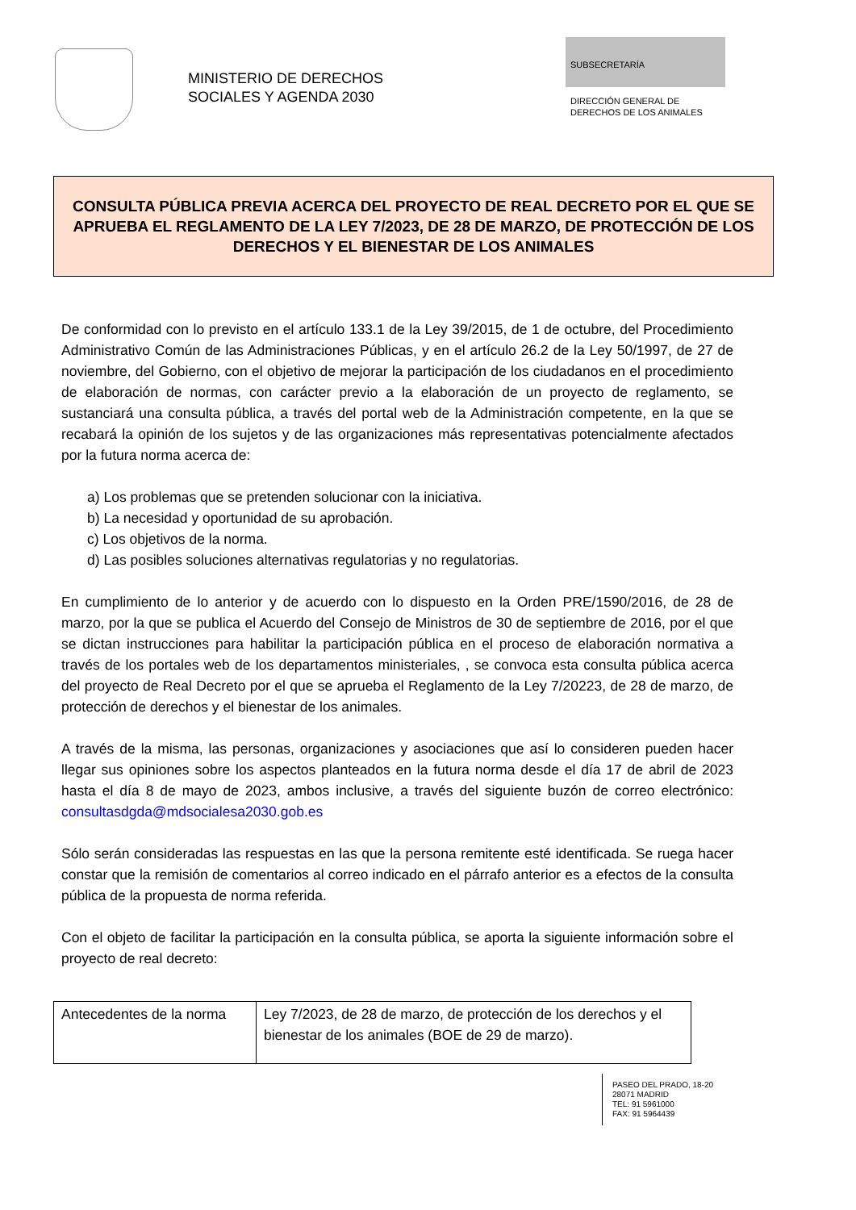MINISTERIO DE DERECHOS
SOCIALES Y AGENDA 2030
SUBSECRETARÍA
DIRECCIÓN GENERAL DE
DERECHOS DE LOS ANIMALES
CONSULTA PÚBLICA PREVIA ACERCA DEL PROYECTO DE REAL DECRETO POR EL QUE SE APRUEBA EL REGLAMENTO DE LA LEY 7/2023, DE 28 DE MARZO, DE PROTECCIÓN DE LOS DERECHOS Y EL BIENESTAR DE LOS ANIMALES
De conformidad con lo previsto en el artículo 133.1 de la Ley 39/2015, de 1 de octubre, del Procedimiento Administrativo Común de las Administraciones Públicas, y en el artículo 26.2 de la Ley 50/1997, de 27 de noviembre, del Gobierno, con el objetivo de mejorar la participación de los ciudadanos en el procedimiento de elaboración de normas, con carácter previo a la elaboración de un proyecto de reglamento, se sustanciará una consulta pública, a través del portal web de la Administración competente, en la que se recabará la opinión de los sujetos y de las organizaciones más representativas potencialmente afectados por la futura norma acerca de:
a) Los problemas que se pretenden solucionar con la iniciativa.
b) La necesidad y oportunidad de su aprobación.
c) Los objetivos de la norma.
d) Las posibles soluciones alternativas regulatorias y no regulatorias.
En cumplimiento de lo anterior y de acuerdo con lo dispuesto en la Orden PRE/1590/2016, de 28 de marzo, por la que se publica el Acuerdo del Consejo de Ministros de 30 de septiembre de 2016, por el que se dictan instrucciones para habilitar la participación pública en el proceso de elaboración normativa a través de los portales web de los departamentos ministeriales, , se convoca esta consulta pública acerca del proyecto de Real Decreto por el que se aprueba el Reglamento de la Ley 7/20223, de 28 de marzo, de protección de derechos y el bienestar de los animales.
A través de la misma, las personas, organizaciones y asociaciones que así lo consideren pueden hacer llegar sus opiniones sobre los aspectos planteados en la futura norma desde el día 17 de abril de 2023 hasta el día 8 de mayo de 2023, ambos inclusive, a través del siguiente buzón de correo electrónico: consultasdgda@mdsocialesa2030.gob.es
Sólo serán consideradas las respuestas en las que la persona remitente esté identificada. Se ruega hacer constar que la remisión de comentarios al correo indicado en el párrafo anterior es a efectos de la consulta pública de la propuesta de norma referida.
Con el objeto de facilitar la participación en la consulta pública, se aporta la siguiente información sobre el proyecto de real decreto:
| Antecedentes de la norma | Ley 7/2023, de 28 de marzo, de protección de los derechos y el bienestar de los animales (BOE de 29 de marzo). |
PASEO DEL PRADO, 18-20
28071 MADRID
TEL: 91 5961000
FAX: 91 5964439